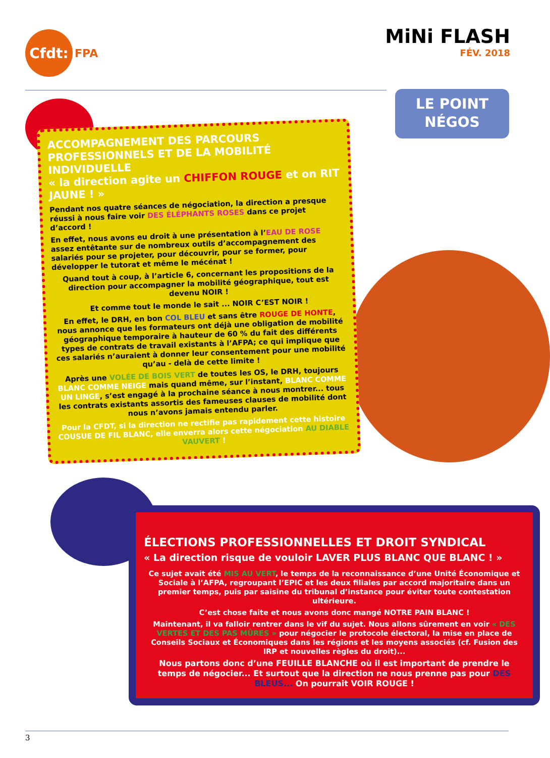Cfdt:
FPA
MiNi FLASH
FÉV. 2018
LE POINT
NÉGOS
ACCOMPAGNEMENT DES PARCOURS PROFESSIONNELS ET DE LA MOBILITÉ INDIVIDUELLE
« la direction agite un CHIFFON ROUGE et on RIT JAUNE ! »
Pendant nos quatre séances de négociation, la direction a presque réussi à nous faire voir DES ÉLÉPHANTS ROSES dans ce projet d’accord !
En effet, nous avons eu droit à une présentation à l’EAU DE ROSE assez entêtante sur de nombreux outils d’accompagnement des salariés pour se projeter, pour découvrir, pour se former, pour développer le tutorat et même le mécénat !
Quand tout à coup, à l’article 6, concernant les propositions de la direction pour accompagner la mobilité géographique, tout est devenu NOIR !
Et comme tout le monde le sait ... NOIR C’EST NOIR !
En effet, le DRH, en bon COL BLEU et sans être ROUGE DE HONTE, nous annonce que les formateurs ont déjà une obligation de mobilité géographique temporaire à hauteur de 60 % du fait des différents types de contrats de travail existants à l’AFPA; ce qui implique que ces salariés n’auraient à donner leur consentement pour une mobilité qu’au - delà de cette limite !
Après une VOLÉE DE BOIS VERT de toutes les OS, le DRH, toujours BLANC COMME NEIGE mais quand même, sur l’instant, BLANC COMME UN LINGE, s’est engagé à la prochaine séance à nous montrer... tous les contrats existants assortis des fameuses clauses de mobilité dont nous n’avons jamais entendu parler.
Pour la CFDT, si la direction ne rectifie pas rapidement cette histoire COUSUE DE FIL BLANC, elle enverra alors cette négociation AU DIABLE VAUVERT !
ÉLECTIONS PROFESSIONNELLES ET DROIT SYNDICAL
« La direction risque de vouloir LAVER PLUS BLANC QUE BLANC ! »
Ce sujet avait été MIS AU VERT, le temps de la reconnaissance d’une Unité Économique et Sociale à l’AFPA, regroupant l’EPIC et les deux filiales par accord majoritaire dans un premier temps, puis par saisine du tribunal d’instance pour éviter toute contestation ultérieure.
C’est chose faite et nous avons donc mangé NOTRE PAIN BLANC !
Maintenant, il va falloir rentrer dans le vif du sujet. Nous allons sûrement en voir « DES VERTES ET DES PAS MÛRES » pour négocier le protocole électoral, la mise en place de Conseils Sociaux et Économiques dans les régions et les moyens associés (cf. Fusion des IRP et nouvelles règles du droit)...
Nous partons donc d’une FEUILLE BLANCHE où il est important de prendre le temps de négocier... Et surtout que la direction ne nous prenne pas pour DES BLEUS... On pourrait VOIR ROUGE !
3